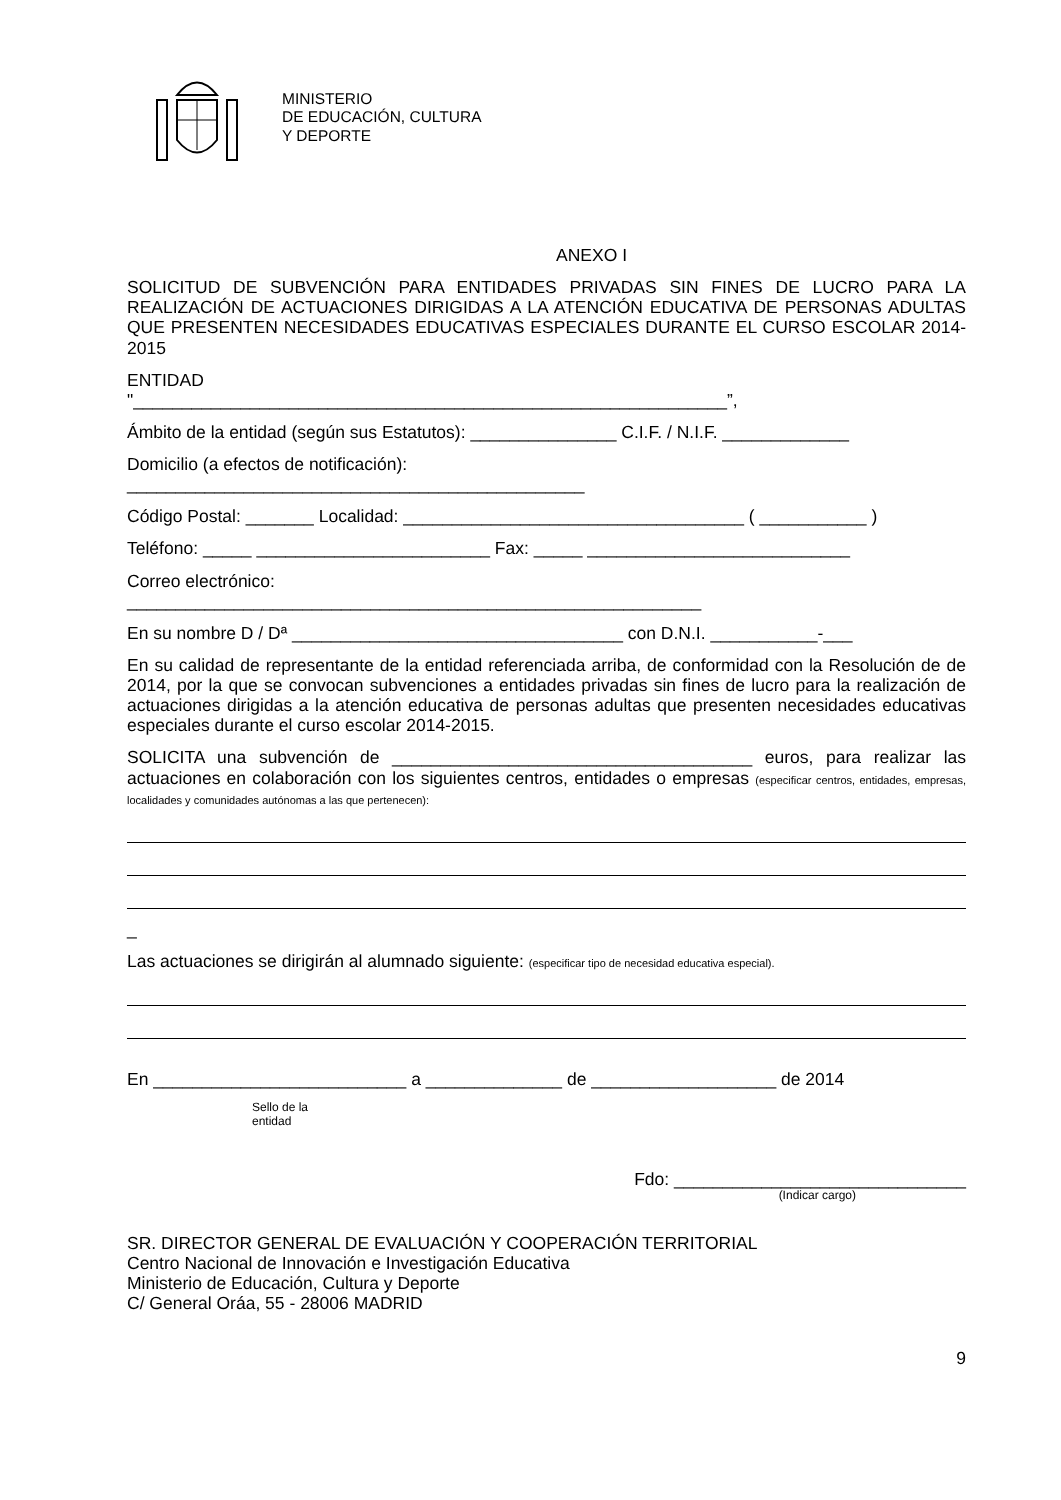MINISTERIO
DE EDUCACIÓN, CULTURA
Y DEPORTE
ANEXO I
SOLICITUD DE SUBVENCIÓN PARA ENTIDADES PRIVADAS SIN FINES DE LUCRO PARA LA REALIZACIÓN DE ACTUACIONES DIRIGIDAS A LA ATENCIÓN EDUCATIVA DE PERSONAS ADULTAS QUE PRESENTEN NECESIDADES EDUCATIVAS ESPECIALES DURANTE EL CURSO ESCOLAR 2014-2015
ENTIDAD
"_____________________________________________________________”,
Ámbito de la entidad (según sus Estatutos): _______________ C.I.F. / N.I.F. _____________
Domicilio (a efectos de notificación):
_______________________________________________
Código Postal: _______ Localidad: ___________________________________ ( ___________ )
Teléfono: _____ ________________________ Fax: _____ ___________________________
Correo electrónico:
___________________________________________________________
En su nombre D / Dª __________________________________ con D.N.I. ___________-___
En su calidad de representante de la entidad referenciada arriba, de conformidad con la Resolución de de 2014, por la que se convocan subvenciones a entidades privadas sin fines de lucro para la realización de actuaciones dirigidas a la atención educativa de personas adultas que presenten necesidades educativas especiales durante el curso escolar 2014-2015.
SOLICITA una subvención de _____________________________________ euros, para realizar las actuaciones en colaboración con los siguientes centros, entidades o empresas (especificar centros, entidades, empresas, localidades y comunidades autónomas a las que pertenecen):
_
Las actuaciones se dirigirán al alumnado siguiente: (especificar tipo de necesidad educativa especial).
En __________________________ a ______________ de ___________________ de 2014
Sello de la
entidad
Fdo: ______________________________
(Indicar cargo)
SR. DIRECTOR GENERAL DE EVALUACIÓN Y COOPERACIÓN TERRITORIAL
Centro Nacional de Innovación e Investigación Educativa
Ministerio de Educación, Cultura y Deporte
C/ General Oráa, 55 - 28006 MADRID
9